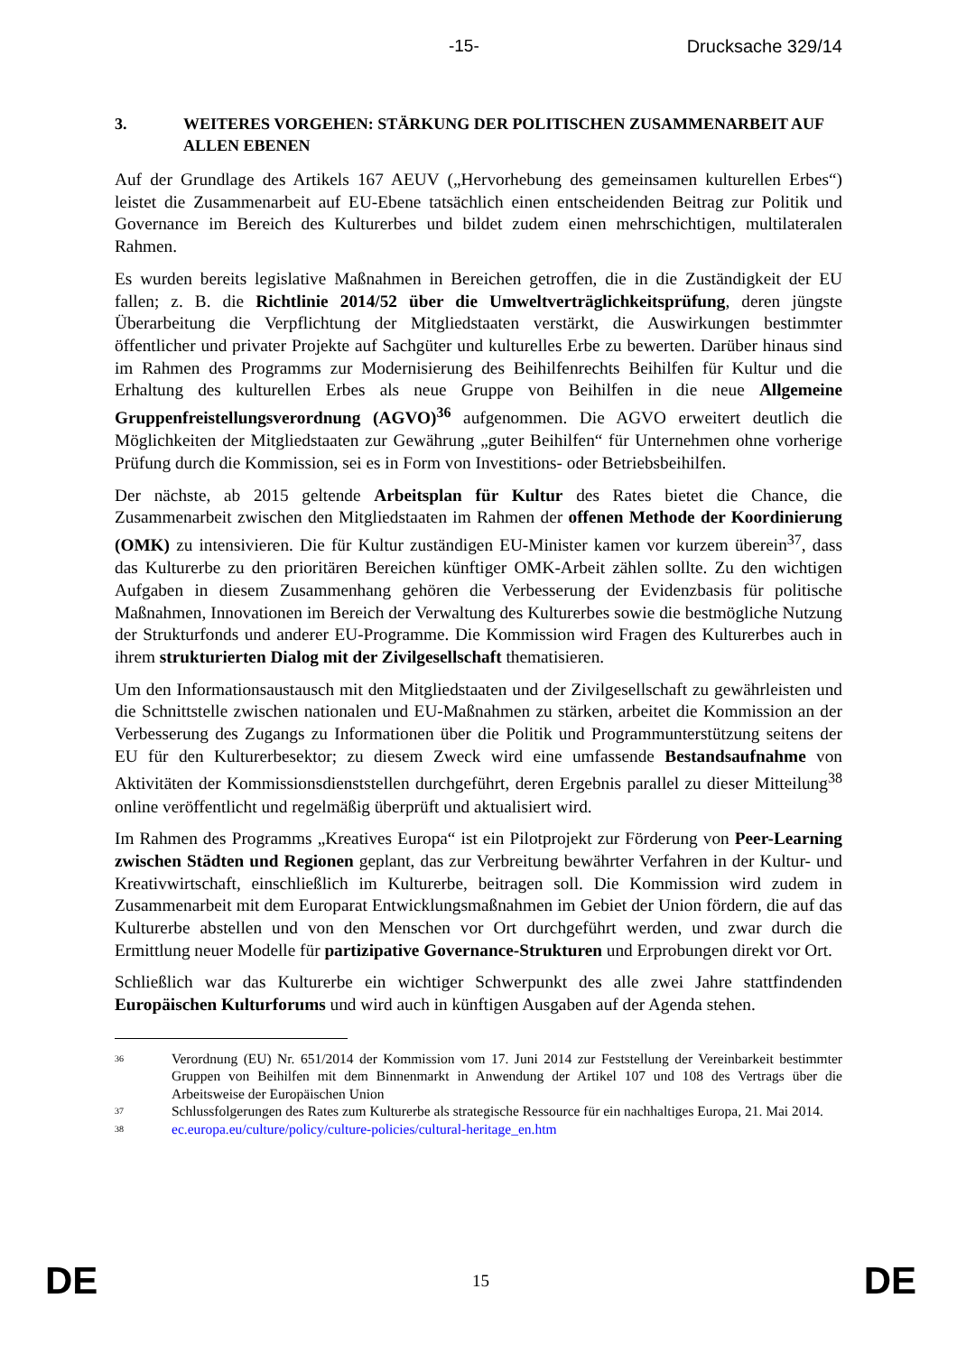-15- Drucksache 329/14
3. WEITERES VORGEHEN: STÄRKUNG DER POLITISCHEN ZUSAMMENARBEIT AUF ALLEN EBENEN
Auf der Grundlage des Artikels 167 AEUV („Hervorhebung des gemeinsamen kulturellen Erbes“) leistet die Zusammenarbeit auf EU-Ebene tatsächlich einen entscheidenden Beitrag zur Politik und Governance im Bereich des Kulturerbes und bildet zudem einen mehrschichtigen, multilateralen Rahmen.
Es wurden bereits legislative Maßnahmen in Bereichen getroffen, die in die Zuständigkeit der EU fallen; z. B. die Richtlinie 2014/52 über die Umweltverträglichkeitsprüfung, deren jüngste Überarbeitung die Verpflichtung der Mitgliedstaaten verstärkt, die Auswirkungen bestimmter öffentlicher und privater Projekte auf Sachgüter und kulturelles Erbe zu bewerten. Darüber hinaus sind im Rahmen des Programms zur Modernisierung des Beihilfenrechts Beihilfen für Kultur und die Erhaltung des kulturellen Erbes als neue Gruppe von Beihilfen in die neue Allgemeine Gruppenfreistellungsverordnung (AGVO)<sup>36</sup> aufgenommen. Die AGVO erweitert deutlich die Möglichkeiten der Mitgliedstaaten zur Gewährung „guter Beihilfen“ für Unternehmen ohne vorherige Prüfung durch die Kommission, sei es in Form von Investitions- oder Betriebsbeihilfen.
Der nächste, ab 2015 geltende Arbeitsplan für Kultur des Rates bietet die Chance, die Zusammenarbeit zwischen den Mitgliedstaaten im Rahmen der offenen Methode der Koordinierung (OMK) zu intensivieren. Die für Kultur zuständigen EU-Minister kamen vor kurzem überein<sup>37</sup>, dass das Kulturerbe zu den prioritären Bereichen künftiger OMK-Arbeit zählen sollte. Zu den wichtigen Aufgaben in diesem Zusammenhang gehören die Verbesserung der Evidenzbasis für politische Maßnahmen, Innovationen im Bereich der Verwaltung des Kulturerbes sowie die bestmögliche Nutzung der Strukturfonds und anderer EU-Programme. Die Kommission wird Fragen des Kulturerbes auch in ihrem strukturierten Dialog mit der Zivilgesellschaft thematisieren.
Um den Informationsaustausch mit den Mitgliedstaaten und der Zivilgesellschaft zu gewährleisten und die Schnittstelle zwischen nationalen und EU-Maßnahmen zu stärken, arbeitet die Kommission an der Verbesserung des Zugangs zu Informationen über die Politik und Programmunterstützung seitens der EU für den Kulturerbesektor; zu diesem Zweck wird eine umfassende Bestandsaufnahme von Aktivitäten der Kommissionsdienststellen durchgeführt, deren Ergebnis parallel zu dieser Mitteilung<sup>38</sup> online veröffentlicht und regelmäßig überprüft und aktualisiert wird.
Im Rahmen des Programms „Kreatives Europa“ ist ein Pilotprojekt zur Förderung von Peer-Learning zwischen Städten und Regionen geplant, das zur Verbreitung bewährter Verfahren in der Kultur- und Kreativwirtschaft, einschließlich im Kulturerbe, beitragen soll. Die Kommission wird zudem in Zusammenarbeit mit dem Europarat Entwicklungsmaßnahmen im Gebiet der Union fördern, die auf das Kulturerbe abstellen und von den Menschen vor Ort durchgeführt werden, und zwar durch die Ermittlung neuer Modelle für partizipative Governance-Strukturen und Erprobungen direkt vor Ort.
Schließlich war das Kulturerbe ein wichtiger Schwerpunkt des alle zwei Jahre stattfindenden Europäischen Kulturforums und wird auch in künftigen Ausgaben auf der Agenda stehen.
36 Verordnung (EU) Nr. 651/2014 der Kommission vom 17. Juni 2014 zur Feststellung der Vereinbarkeit bestimmter Gruppen von Beihilfen mit dem Binnenmarkt in Anwendung der Artikel 107 und 108 des Vertrags über die Arbeitsweise der Europäischen Union
37 Schlussfolgerungen des Rates zum Kulturerbe als strategische Ressource für ein nachhaltiges Europa, 21. Mai 2014.
38 ec.europa.eu/culture/policy/culture-policies/cultural-heritage_en.htm
DE 15 DE